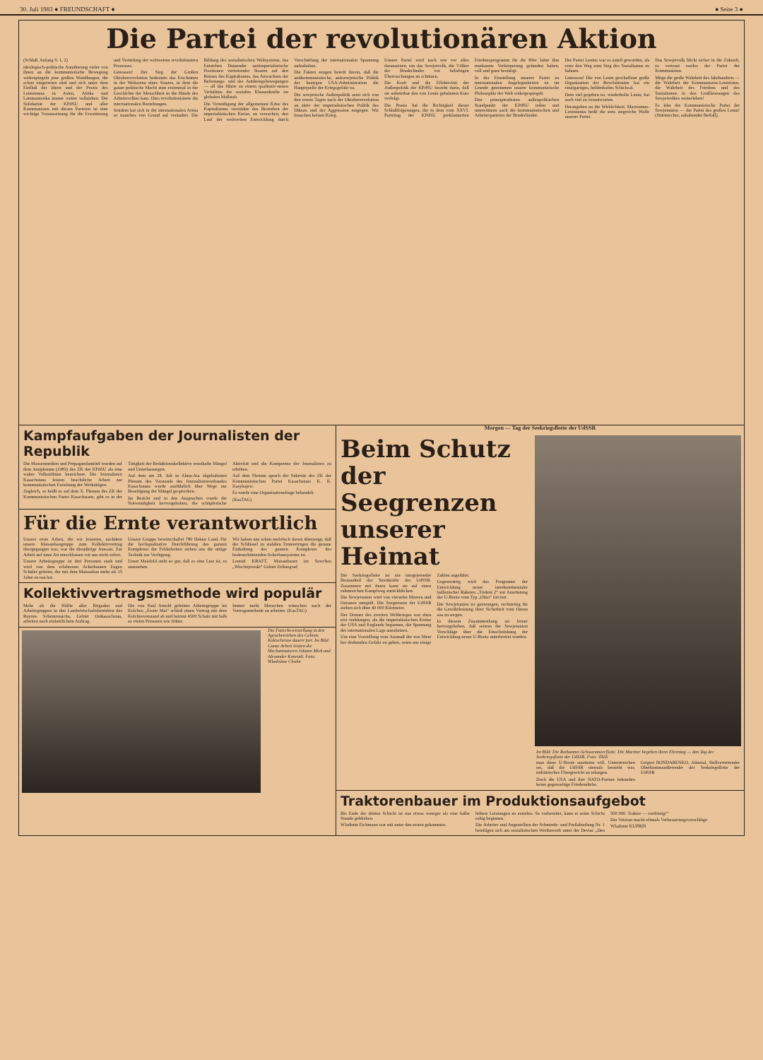30. Juli 1983 ● FREUNDSCHAFT ● ● Seite 3 ●
Die Partei der revolutionären Aktion
(Schluß. Anfang S. 1, 2)
ideologisch-politische Annäherung vieler von ihnen an die kommunistische Bewegung widerspiegeln jene großen Wandlungen, die schon eingetreten sind und sich unter dem Einfluß der Ideen und der Praxis des Leninismus in Asien, Afrika und Lateinamerika immer weiter vollziehen. Die Solidarität der KPdSU und aller Kommunisten mit diesen Parteien ist eine wichtige Voraussetzung für die Erweiterung und Vertiefung der weltweiten revolutionären Prozesses.
Genossen! Der Sieg der Großen Oktoberrevolution bedeutete das Erscheinen in der Weltarena eines Staates, in dem die ganze politische Macht zum erstenmal in der Geschichte der Menschheit in die Hände des Arbeitsvolkes kam. Dies revolutionisierte die internationalen Beziehungen.
Seitdem hat sich in der internationalen Arena so manches von Grund auf verändert. Die Bildung des sozialistischen Weltsystems, das Entstehen Dutzender antiimperialistische Positionen vertretender Staaten auf den Ruinen des Kapitalismus, das Anwachsen der Befreiungs- und der Antikriegsbewegungen — all das führte zu einem qualitativ-neuen Verhältnis der sozialen Klassenkräfte im globalen Maßstab.
Die Verteidigung der allgemeinen Krise des Kapitalismus verstärkte das Bestreben der imperialistischen Kreise, zu versuchen, den Lauf der weltweiten Entwicklung durch Verschärfung der internationalen Spannung aufzuhalten.
Die Fakten zeugen beredt davon, daß die antikommunistische, antisowjetische Politik der heutigen USA-Administration die Hauptquelle der Kriegsgefahr ist.
Die sowjetische Außenpolitik setzt sich von den ersten Tagen nach der Oktoberrevolution an aktiv der imperialistischen Politik des Diktats und der Aggression entgegen. Wir brauchen keinen Krieg.
Unsere Partei wird nach wie vor alles daransetzen, um das Sowjetvolk, die Völker der Bruderländer vor beliebigen Überraschungen zu schützen.
Die Kraft und die Effektivität der Außenpolitik der KPdSU besteht darin, daß sie unbeirrbar den von Lenin gebahnten Kurs verfolgt.
Die Praxis hat die Richtigkeit dieser Schlußfolgerungen, die in dem vom XXVI. Parteitag der KPdSU proklamierten Friedensprogramm für die 80er Jahre ihre markannte Verkörperung gefunden haben, voll und ganz bestätigt.
In der Einstellung unserer Partei zu internationalen Angelegenheiten ist im Grunde genommen unsere kommunistische Philosophie der Welt widergespiegelt.
Den prinzipienfesten außenpolitischen Standpunkt der KPdSU teilen und unterstützen auch die kommunistischen und Arbeiterparteien der Bruderländer.
Der Partei Lenins war es zuteil geworden, als erste den Weg zum Sieg des Sozialismus zu bahnen.
Genossen! Die von Lenin geschaffene große Organisation der Revolutionäre hat ein einzigartiges, heldenhaftes Schicksal.
Dem viel gegeben ist, wiederholte Lenin, hat auch viel zu verantworten.
Herangehen an die Wirklichkeit. Marxismus-Leninismus heißt die stets siegreiche Waffe unserer Partei.
Das Sowjetvolk blickt sicher in die Zukunft, es vertraut restlos der Partei der Kommunisten.
Möge die große Wahrheit des Jahrhunderts — die Wahrheit der Kommunisten-Leninisten, die Wahrheit des Friedens und des Sozialismus in den Großleistungen des Sowjetvolkes weiterleben!
Es lebe die Kommunistische Partei der Sowjetunion — die Partei des großen Lenin! (Stürmischer, anhaltender Beifall).
Kampfaufgaben der Journalisten der Republik
Die Massenmedien und Propagandamittel wurden auf dem Juniplenum (1983) des ZK der KPdSU als eine wahre Volkstribüne bezeichnet. Die Journalisten Kasachstans leisten beachtliche Arbeit zur kommunistischen Erziehung der Werktätigen.
Zugleich, so heißt es auf dem X. Plenum des ZK der Kommunistischen Partei Kasachstans, gibt es in der Tätigkeit der Redaktionskollektive ernsthafte Mängel und Unterlassungen.
Auf dem am 28. Juli in Alma-Ata abgehaltenen Plenum des Vorstands des Journalistenverbandes Kasachstans wurde ausführlich über Wege zur Beseitigung der Mängel gesprochen.
Im Bericht und in den Ansprachen wurde die Notwendigkeit hervorgehoben, die schöpferische Aktivität und die Kompetenz der Journalisten zu erhöhen.
Auf dem Plenum sprach der Sekretär des ZK der Kommunistischen Partei Kasachstans K. K. Kasybajew.
Es wurde eine Organisationsfrage behandelt.
(KasTAG)
Für die Ernte verantwortlich
Unsere erste Arbeit, die wir leisteten, nachdem unsere Maisanbaugruppe zum Kollektivvertrag übergegangen war, war die diesjährige Aussaat. Zur Arbeit auf neue Art entschlossen wir uns nicht sofort.
Unsere Arbeitsgruppe ist drei Personen stark und wird von dem erfahrenen Ackerbauern Eugen Schäfer geleitet, der mit dem Maisanbau mehr als 15 Jahre zu tun hat.
Unsere Gruppe bewirtschaftet 780 Hektar Land. Für die hochqualitative Durchführung des ganzen Komplexes der Feldarbeiten stehen uns die nötige Technik zur Verfügung.
Unser Maisfeld steht so gut, daß es eine Lust ist, es anzusehen.
Wir haben uns schon mehrfach davon überzeugt, daß der Schlüssel zu stabilen Ernteerträgen die genaue Einhaltung des ganzen Komplexes des bodenschützenden Ackerbausystems ist.
Leonid KRAFT, Maisanbauer im Sowchos „Wischnjowski“ Gebiet Zelinograd
Kollektivvertragsmethode wird populär
Mehr als die Hälfte aller Brigaden und Arbeitsgruppen in den Landwirtschaftsbetrieben des Rayons Schemonaicha, Gebiet Ostkasachstan, arbeiten nach einheitlichem Auftrag.
Die von Paul Arnold geleitete Arbeitsgruppe im Kolchos „Erster Mai“ schloß einen Vertrag mit dem Kolchosvorstand ab und betreut 4500 Schafe mit halb so vielen Personen wie früher.
Immer mehr Menschen wünschen nach der Vertragsmethode zu arbeiten. (KasTAG)
Die Futterbereitstellung in den Agrarbetrieben des Gebiets Koktschetaw dauert fort. Im Bild: Ganze Arbeit leisten die Mechanisatoren Johann Mick und Alexander Konradi. Foto: Wladislaw Cholin
Morgen — Tag der Seekriegsflotte der UdSSR
Beim Schutz der Seegrenzen unserer Heimat
Die Seekriegsflotte ist ein integrierender Bestandteil der Streitkräfte der UdSSR. Zusammen mit ihnen kann sie auf einen ruhmreichen Kampfweg zurückblicken.
Die Sowjetunion wird von vierzehn Meeren und Ozeanen umspült. Die Seegrenzen der UdSSR ziehen sich über 40 000 Kilometer.
Der Donner des zweiten Weltkrieges war eben erst verklungen, als die imperialistischen Kreise der USA und Englands begannen, die Spannung der internationalen Lage anzuheizen.
Um eine Vorstellung vom Ausmaß der von Meer her drohenden Gefahr zu geben, seien nur einige Zahlen angeführt.
Gegenwärtig wird das Programm der Entwicklung neuer interkontinentaler ballistischer Raketen „Trident 2“ zur Ausrüstung der U-Boote vom Typ „Ohio“ forciert.
Die Sowjetunion ist gezwungen, rechtzeitig für die Gewährleistung ihrer Sicherheit vom Ozean aus zu sorgen.
In diesem Zusammenhang sei ferner hervorgehoben, daß seitens der Sowjetunion Vorschläge über die Einschränkung der Entwicklung neuer U-Boote unterbreitet wurden.
Im Bild: Die Rotbanner-Schwarzmeerflotte. Die Mariner begehen ihren Ehrentag — den Tag der Seekriegsflotte der UdSSR. Foto: TASS
man diese U-Boote ausrüsten will. Unterstreichen sei, daß die UdSSR niemals bestrebt war, militärisches Übergewicht zu erlangen.
Doch die USA und ihre NATO-Partner bekunden keine gegenseitige Friedensliebe.
Grigori BONDARENKO, Admiral, Stellvertretender Oberkommandierender der Seekriegsflotte der UdSSR
Traktorenbauer im Produktionsaufgebot
Bis Ende der dritten Schicht ist nur etwas weniger als eine halbe Stunde geblieben.
Wladimir Eichmann war mit unter den ersten gekommen.
höhere Leistungen zu erzielen. So vorbereitet, kann er seine Schicht ruhig beginnen.
Die Arbeiter und Angestellten der Schmiede- und Preßabteilung Nr. 1 beteiligen sich am sozialistischen Wettbewerb unter der Devise „Den 500 000. Traktor — vorfristig!“
Der Veteran macht oftmals Verbesserungsvorschläge.
Wladimir KUPRIN